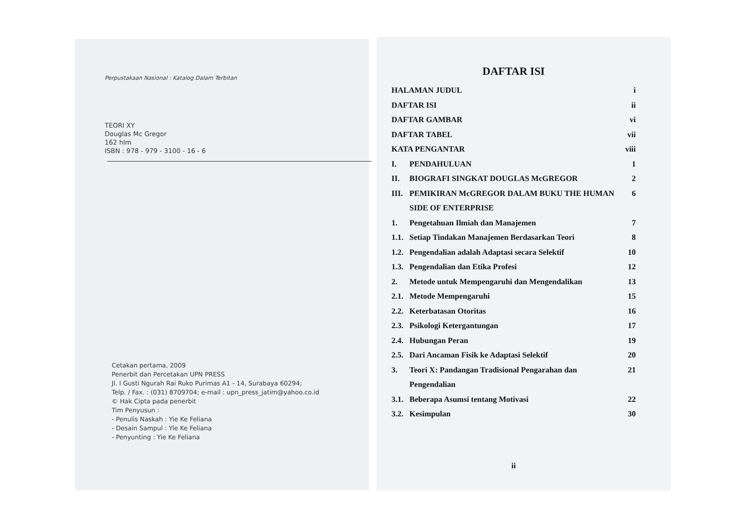Perpustakaan Nasional : Katalog Dalam Terbitan
TEORI XY
Douglas Mc Gregor
162 hlm
ISBN : 978 - 979 - 3100 - 16 - 6
Cetakan pertama, 2009
Penerbit dan Percetakan UPN PRESS
Jl. I Gusti Ngurah Rai Ruko Purimas A1 - 14, Surabaya 60294;
Telp. / Fax. : (031) 8709704; e-mail : upn_press_jatim@yahoo.co.id
© Hak Cipta pada penerbit
Tim Penyusun :
- Penulis Naskah : Yie Ke Feliana
- Desain Sampul : Yie Ke Feliana
- Penyunting : Yie Ke Feliana
DAFTAR ISI
HALAMAN JUDUL i
DAFTAR ISI ii
DAFTAR GAMBAR vi
DAFTAR TABEL vii
KATA PENGANTAR viii
I. PENDAHULUAN 1
II. BIOGRAFI SINGKAT DOUGLAS McGREGOR 2
III. PEMIKIRAN McGREGOR DALAM BUKU THE HUMAN SIDE OF ENTERPRISE 6
1. Pengetahuan Ilmiah dan Manajemen 7
1.1. Setiap Tindakan Manajemen Berdasarkan Teori 8
1.2. Pengendalian adalah Adaptasi secara Selektif 10
1.3. Pengendalian dan Etika Profesi 12
2. Metode untuk Mempengaruhi dan Mengendalikan 13
2.1. Metode Mempengaruhi 15
2.2. Keterbatasan Otoritas 16
2.3. Psikologi Ketergantungan 17
2.4. Hubungan Peran 19
2.5. Dari Ancaman Fisik ke Adaptasi Selektif 20
3. Teori X: Pandangan Tradisional Pengarahan dan Pengendalian 21
3.1. Beberapa Asumsi tentang Motivasi 22
3.2. Kesimpulan 30
ii